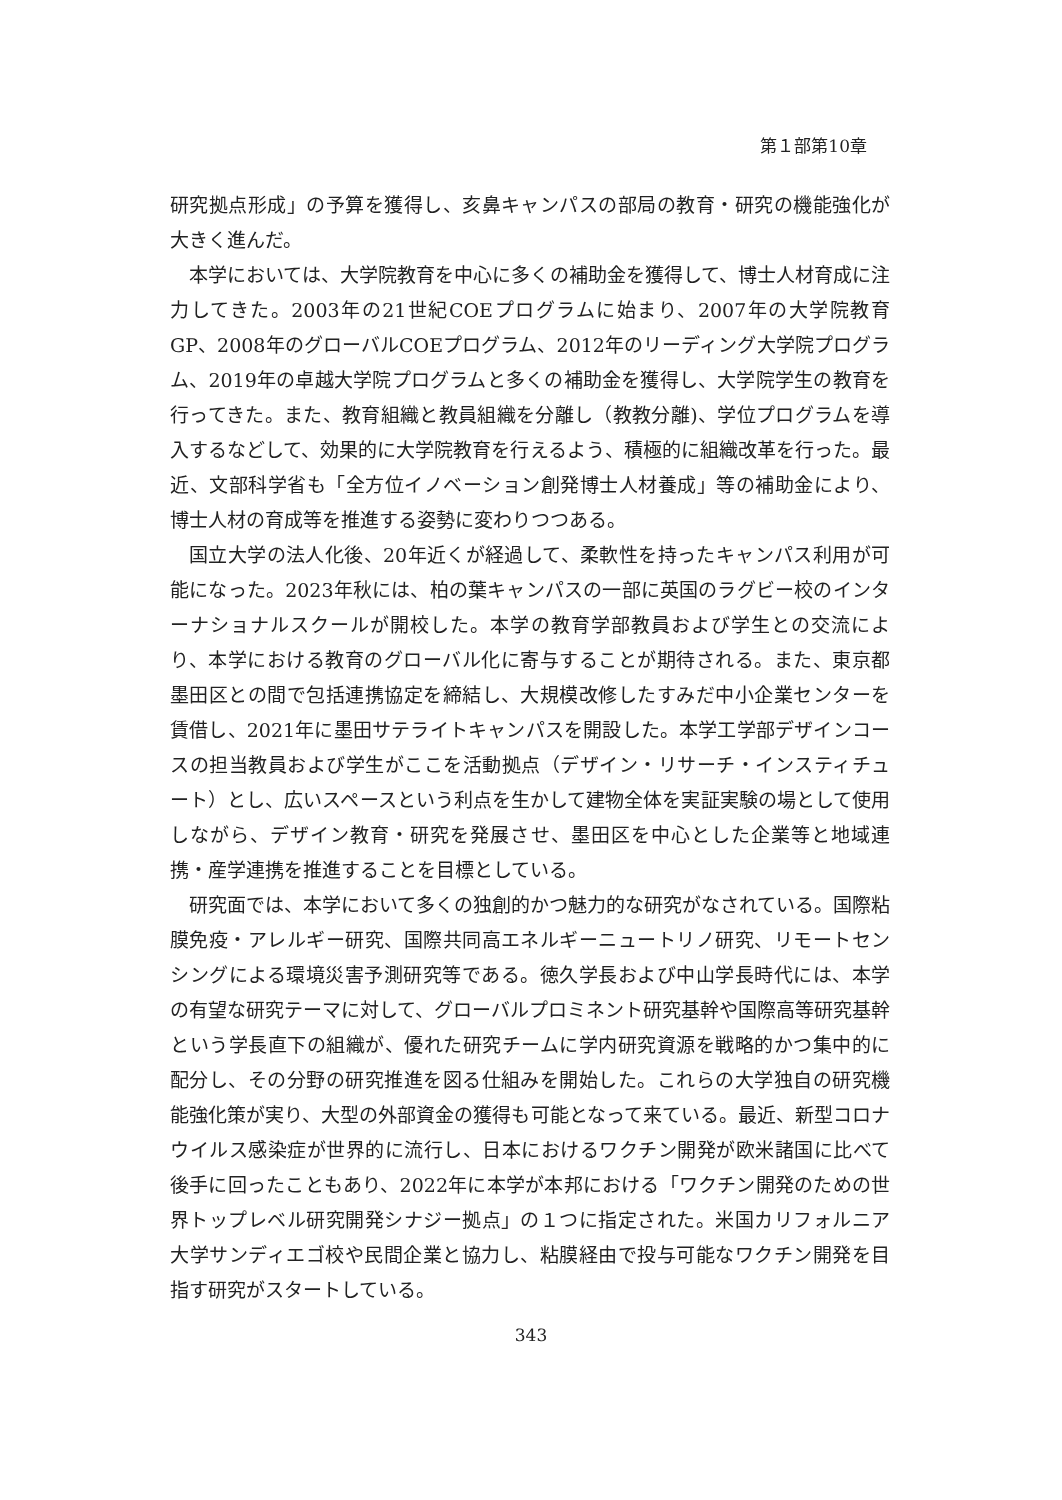第１部第10章
研究拠点形成」の予算を獲得し、亥鼻キャンパスの部局の教育・研究の機能強化が大きく進んだ。
本学においては、大学院教育を中心に多くの補助金を獲得して、博士人材育成に注力してきた。2003年の21世紀COEプログラムに始まり、2007年の大学院教育GP、2008年のグローバルCOEプログラム、2012年のリーディング大学院プログラム、2019年の卓越大学院プログラムと多くの補助金を獲得し、大学院学生の教育を行ってきた。また、教育組織と教員組織を分離し（教教分離)、学位プログラムを導入するなどして、効果的に大学院教育を行えるよう、積極的に組織改革を行った。最近、文部科学省も「全方位イノベーション創発博士人材養成」等の補助金により、博士人材の育成等を推進する姿勢に変わりつつある。
国立大学の法人化後、20年近くが経過して、柔軟性を持ったキャンパス利用が可能になった。2023年秋には、柏の葉キャンパスの一部に英国のラグビー校のインターナショナルスクールが開校した。本学の教育学部教員および学生との交流により、本学における教育のグローバル化に寄与することが期待される。また、東京都墨田区との間で包括連携協定を締結し、大規模改修したすみだ中小企業センターを賃借し、2021年に墨田サテライトキャンパスを開設した。本学工学部デザインコースの担当教員および学生がここを活動拠点（デザイン・リサーチ・インスティチュート）とし、広いスペースという利点を生かして建物全体を実証実験の場として使用しながら、デザイン教育・研究を発展させ、墨田区を中心とした企業等と地域連携・産学連携を推進することを目標としている。
研究面では、本学において多くの独創的かつ魅力的な研究がなされている。国際粘膜免疫・アレルギー研究、国際共同高エネルギーニュートリノ研究、リモートセンシングによる環境災害予測研究等である。徳久学長および中山学長時代には、本学の有望な研究テーマに対して、グローバルプロミネント研究基幹や国際高等研究基幹という学長直下の組織が、優れた研究チームに学内研究資源を戦略的かつ集中的に配分し、その分野の研究推進を図る仕組みを開始した。これらの大学独自の研究機能強化策が実り、大型の外部資金の獲得も可能となって来ている。最近、新型コロナウイルス感染症が世界的に流行し、日本におけるワクチン開発が欧米諸国に比べて後手に回ったこともあり、2022年に本学が本邦における「ワクチン開発のための世界トップレベル研究開発シナジー拠点」の１つに指定された。米国カリフォルニア大学サンディエゴ校や民間企業と協力し、粘膜経由で投与可能なワクチン開発を目指す研究がスタートしている。
343